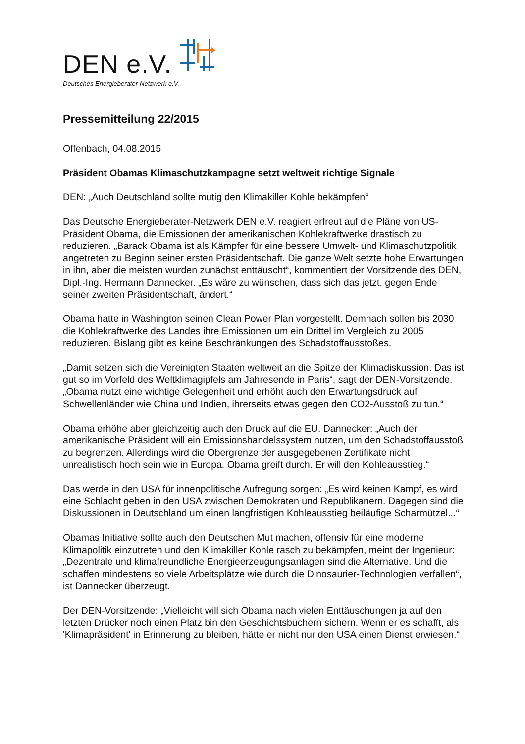DEN e.V.
Deutsches Energieberater-Netzwerk e.V.
Pressemitteilung 22/2015
Offenbach, 04.08.2015
Präsident Obamas Klimaschutzkampagne setzt weltweit richtige Signale
DEN: „Auch Deutschland sollte mutig den Klimakiller Kohle bekämpfen“
Das Deutsche Energieberater-Netzwerk DEN e.V. reagiert erfreut auf die Pläne von US-Präsident Obama, die Emissionen der amerikanischen Kohlekraftwerke drastisch zu reduzieren. „Barack Obama ist als Kämpfer für eine bessere Umwelt- und Klimaschutzpolitik angetreten zu Beginn seiner ersten Präsidentschaft. Die ganze Welt setzte hohe Erwartungen in ihn, aber die meisten wurden zunächst enttäuscht“, kommentiert der Vorsitzende des DEN, Dipl.-Ing. Hermann Dannecker. „Es wäre zu wünschen, dass sich das jetzt, gegen Ende seiner zweiten Präsidentschaft, ändert.“
Obama hatte in Washington seinen Clean Power Plan vorgestellt. Demnach sollen bis 2030 die Kohlekraftwerke des Landes ihre Emissionen um ein Drittel im Vergleich zu 2005 reduzieren. Bislang gibt es keine Beschränkungen des Schadstoffausstoßes.
„Damit setzen sich die Vereinigten Staaten weltweit an die Spitze der Klimadiskussion. Das ist gut so im Vorfeld des Weltklimagipfels am Jahresende in Paris“, sagt der DEN-Vorsitzende. „Obama nutzt eine wichtige Gelegenheit und erhöht auch den Erwartungsdruck auf Schwellenländer wie China und Indien, ihrerseits etwas gegen den CO2-Ausstoß zu tun.“
Obama erhöhe aber gleichzeitig auch den Druck auf die EU. Dannecker: „Auch der amerikanische Präsident will ein Emissionshandelssystem nutzen, um den Schadstoffausstoß zu begrenzen. Allerdings wird die Obergrenze der ausgegebenen Zertifikate nicht unrealistisch hoch sein wie in Europa. Obama greift durch. Er will den Kohleausstieg.“
Das werde in den USA für innenpolitische Aufregung sorgen: „Es wird keinen Kampf, es wird eine Schlacht geben in den USA zwischen Demokraten und Republikanern. Dagegen sind die Diskussionen in Deutschland um einen langfristigen Kohleausstieg beiläufige Scharmützel...“
Obamas Initiative sollte auch den Deutschen Mut machen, offensiv für eine moderne Klimapolitik einzutreten und den Klimakiller Kohle rasch zu bekämpfen, meint der Ingenieur: „Dezentrale und klimafreundliche Energieerzeugungsanlagen sind die Alternative. Und die schaffen mindestens so viele Arbeitsplätze wie durch die Dinosaurier-Technologien verfallen“, ist Dannecker überzeugt.
Der DEN-Vorsitzende: „Vielleicht will sich Obama nach vielen Enttäuschungen ja auf den letzten Drücker noch einen Platz bin den Geschichtsbüchern sichern. Wenn er es schafft, als 'Klimapräsident' in Erinnerung zu bleiben, hätte er nicht nur den USA einen Dienst erwiesen.“